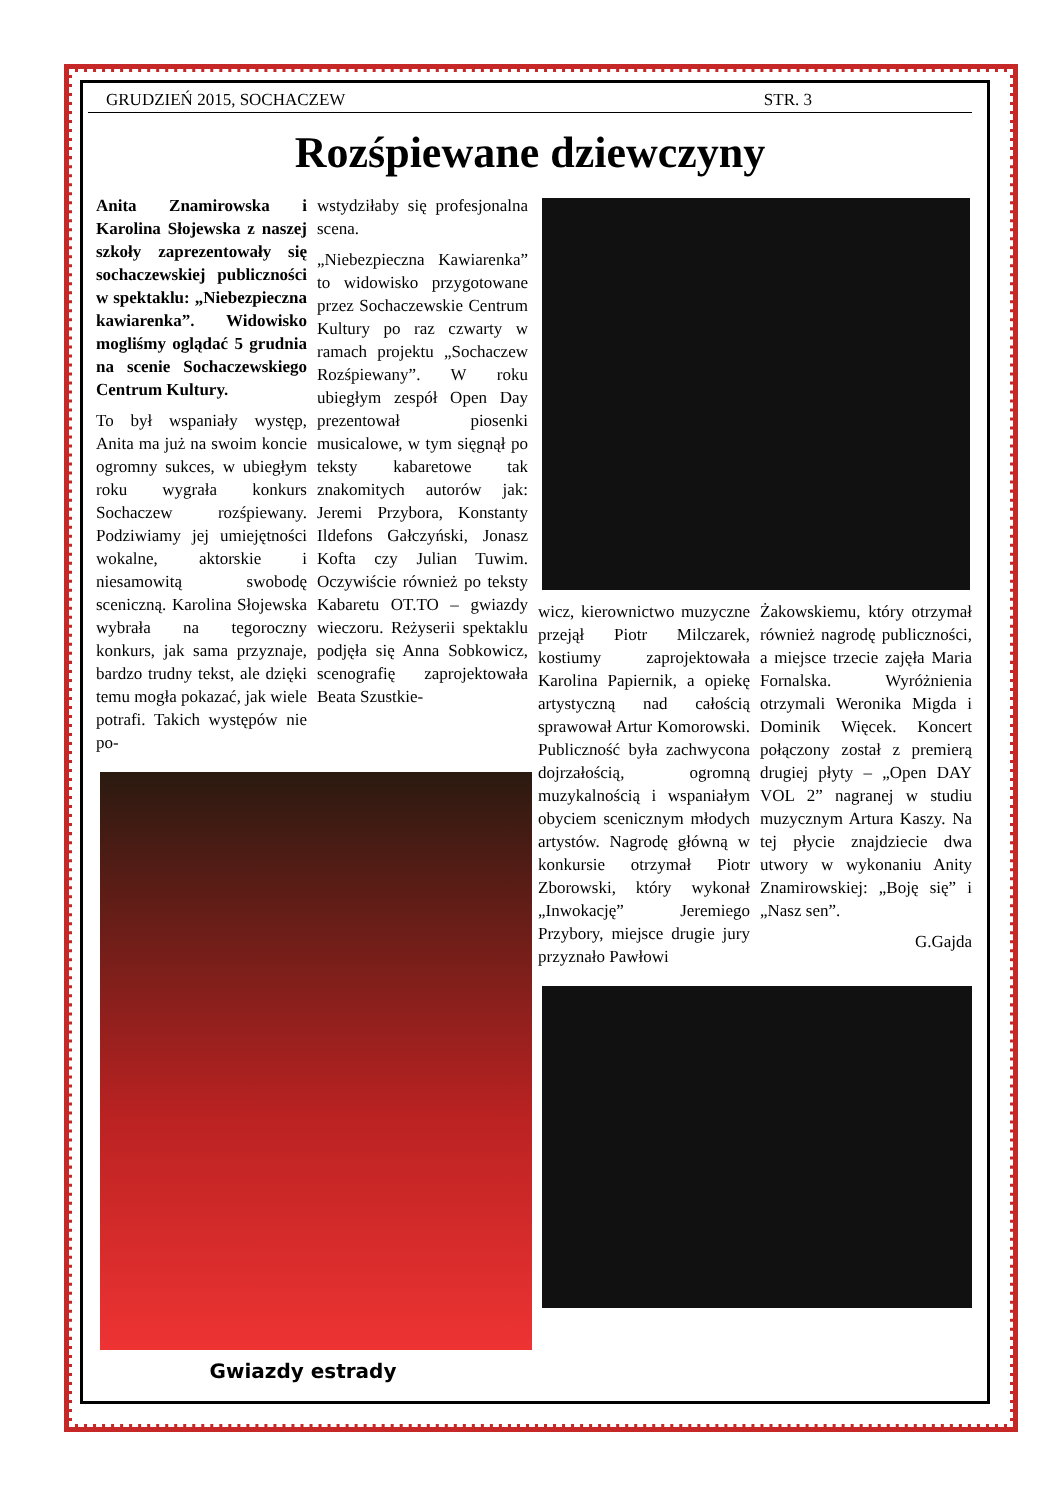GRUDZIEŃ 2015, SOCHACZEW STR. 3
Rozśpiewane dziewczyny
Anita Znamirowska i Karolina Słojewska z naszej szkoły zaprezentowały się sochaczewskiej publiczności w spektaklu: „Niebezpieczna kawiarenka”. Widowisko mogliśmy oglądać 5 grudnia na scenie Sochaczewskiego Centrum Kultury.
To był wspaniały występ, Anita ma już na swoim koncie ogromny sukces, w ubiegłym roku wygrała konkurs Sochaczew rozśpiewany. Podziwiamy jej umiejętności wokalne, aktorskie i niesamowitą swobodę sceniczną. Karolina Słojewska wybrała na tegoroczny konkurs, jak sama przyznaje, bardzo trudny tekst, ale dzięki temu mogła pokazać, jak wiele potrafi. Takich występów nie po-
wstydziłaby się profesjonalna scena.
„Niebezpieczna Kawiarenka” to widowisko przygotowane przez Sochaczewskie Centrum Kultury po raz czwarty w ramach projektu „Sochaczew Rozśpiewany”. W roku ubiegłym zespół Open Day prezentował piosenki musicalowe, w tym sięgnął po teksty kabaretowe tak znakomitych autorów jak: Jeremi Przybora, Konstanty Ildefons Gałczyński, Jonasz Kofta czy Julian Tuwim. Oczywiście również po teksty Kabaretu OT.TO – gwiazdy wieczoru. Reżyserii spektaklu podjęła się Anna Sobkowicz, scenografię zaprojektowała Beata Szustkie-
Gwiazdy estrady
wicz, kierownictwo muzyczne przejął Piotr Milczarek, kostiumy zaprojektowała Karolina Papiernik, a opiekę artystyczną nad całością sprawował Artur Komorowski. Publiczność była zachwycona dojrzałością, ogromną muzykalnością i wspaniałym obyciem scenicznym młodych artystów. Nagrodę główną w konkursie otrzymał Piotr Zborowski, który wykonał „Inwokację” Jeremiego Przybory, miejsce drugie jury przyznało Pawłowi
Żakowskiemu, który otrzymał również nagrodę publiczności, a miejsce trzecie zajęła Maria Fornalska. Wyróżnienia otrzymali Weronika Migda i Dominik Więcek. Koncert połączony został z premierą drugiej płyty – „Open DAY VOL 2” nagranej w studiu muzycznym Artura Kaszy. Na tej płycie znajdziecie dwa utwory w wykonaniu Anity Znamirowskiej: „Boję się” i „Nasz sen”.
G.Gajda